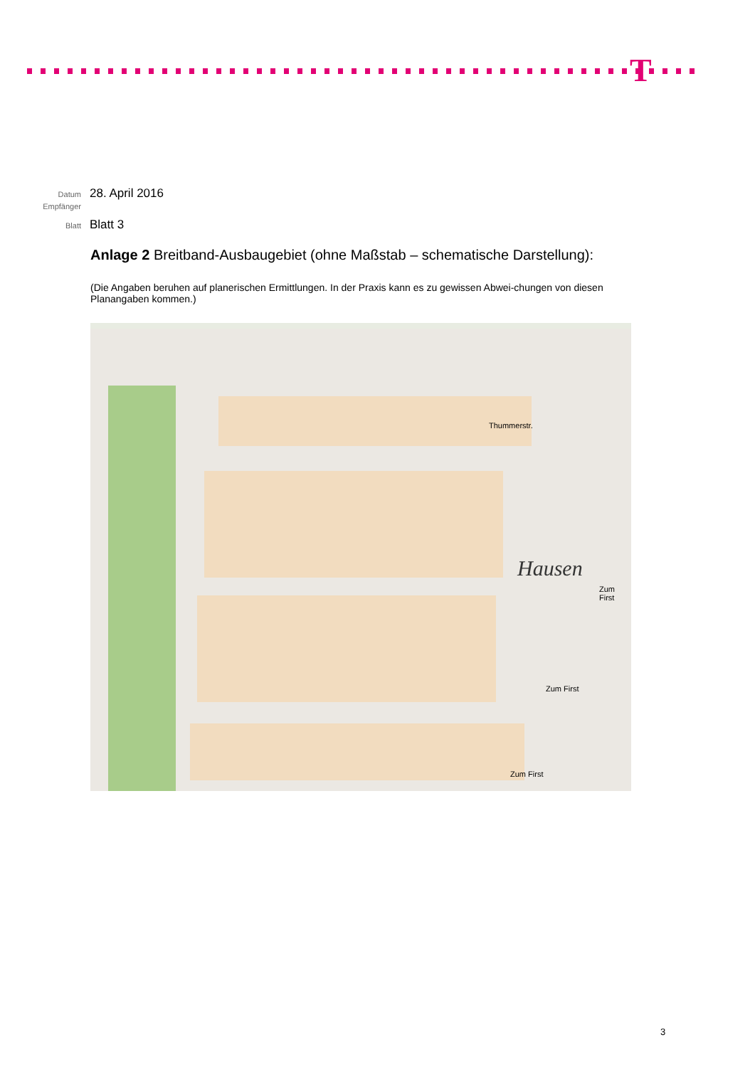T
Datum 28. April 2016
Empfänger
Blatt Blatt 3
Anlage 2 Breitband-Ausbaugebiet (ohne Maßstab – schematische Darstellung):
(Die Angaben beruhen auf planerischen Ermittlungen. In der Praxis kann es zu gewissen Abwei-chungen von diesen Planangaben kommen.)
Hausen
Thummerstr.
Zum First
Zum First
Zum First
3